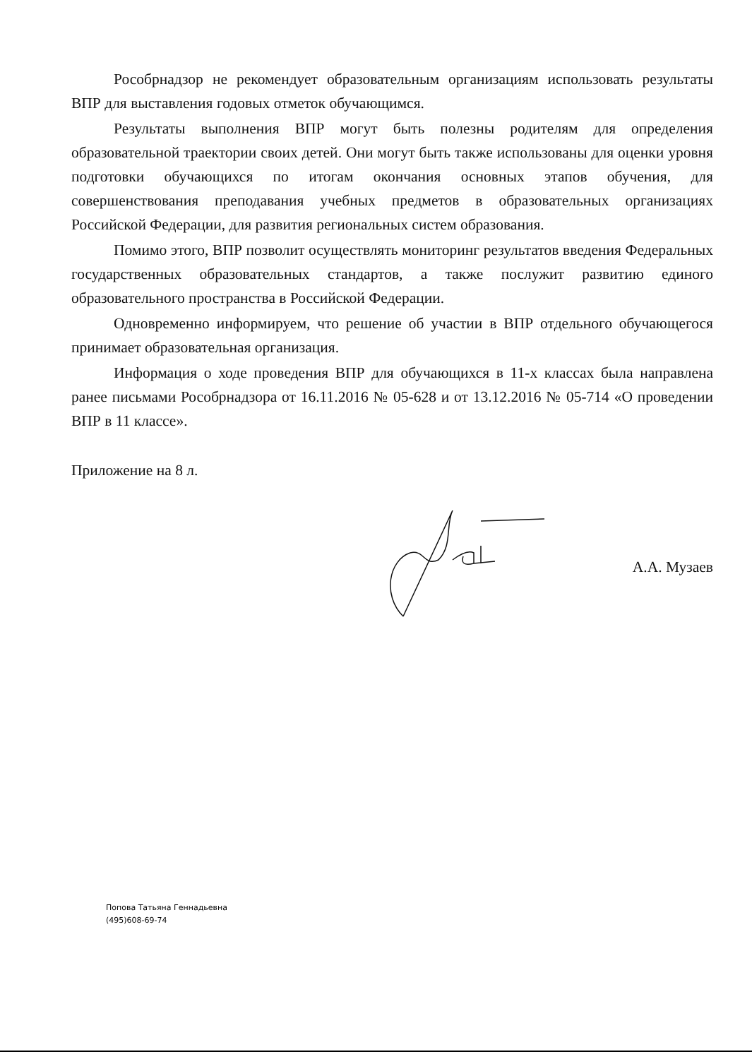Рособрнадзор не рекомендует образовательным организациям использовать результаты ВПР для выставления годовых отметок обучающимся.
Результаты выполнения ВПР могут быть полезны родителям для определения образовательной траектории своих детей. Они могут быть также использованы для оценки уровня подготовки обучающихся по итогам окончания основных этапов обучения, для совершенствования преподавания учебных предметов в образовательных организациях Российской Федерации, для развития региональных систем образования.
Помимо этого, ВПР позволит осуществлять мониторинг результатов введения Федеральных государственных образовательных стандартов, а также послужит развитию единого образовательного пространства в Российской Федерации.
Одновременно информируем, что решение об участии в ВПР отдельного обучающегося принимает образовательная организация.
Информация о ходе проведения ВПР для обучающихся в 11-х классах была направлена ранее письмами Рособрнадзора от 16.11.2016 № 05-628 и от 13.12.2016 № 05-714 «О проведении ВПР в 11 классе».
Приложение на 8 л.
А.А. Музаев
Попова Татьяна Геннадьевна
(495)608-69-74